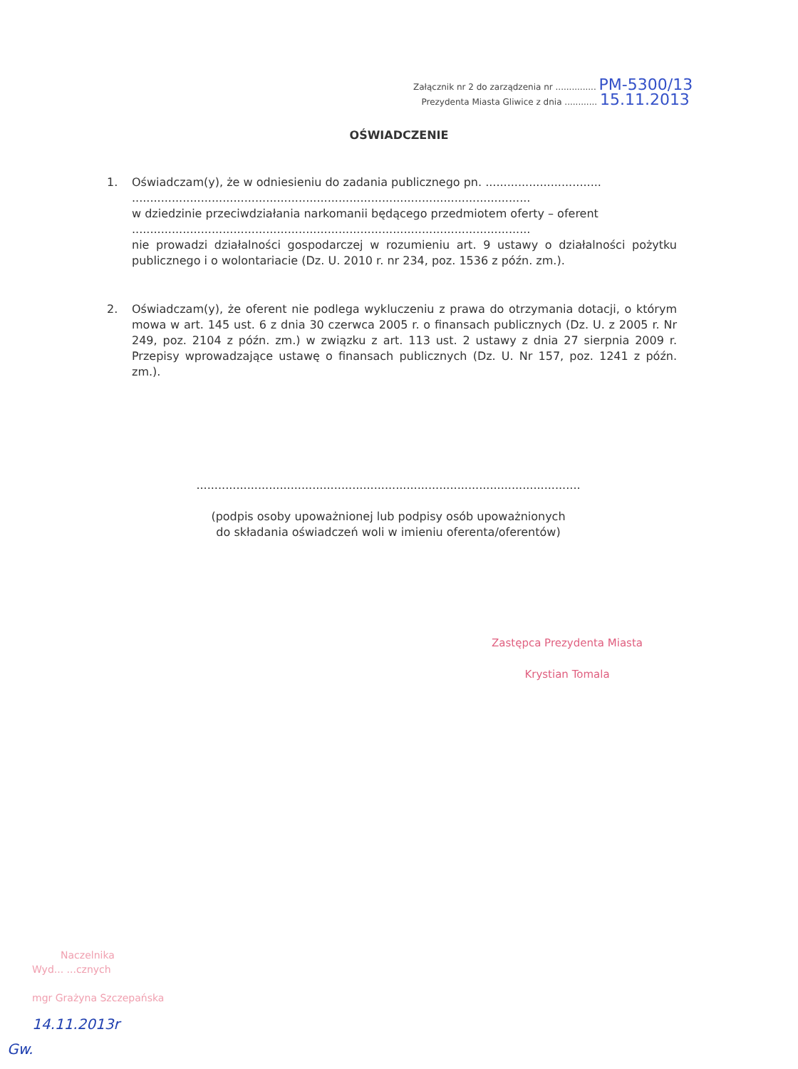Załącznik nr 2 do zarządzenia nr ............... PM-5300/13
Prezydenta Miasta Gliwice z dnia ............ 15.11.2013
OŚWIADCZENIE
1. Oświadczam(y), że w odniesieniu do zadania publicznego pn. ................................
..............................................................................................................
w dziedzinie przeciwdziałania narkomanii będącego przedmiotem oferty – oferent
..............................................................................................................
nie prowadzi działalności gospodarczej w rozumieniu art. 9 ustawy o działalności pożytku publicznego i o wolontariacie (Dz. U. 2010 r. nr 234, poz. 1536 z późn. zm.).
2. Oświadczam(y), że oferent nie podlega wykluczeniu z prawa do otrzymania dotacji, o którym mowa w art. 145 ust. 6 z dnia 30 czerwca 2005 r. o finansach publicznych (Dz. U. z 2005 r. Nr 249, poz. 2104 z późn. zm.) w związku z art. 113 ust. 2 ustawy z dnia 27 sierpnia 2009 r. Przepisy wprowadzające ustawę o finansach publicznych (Dz. U. Nr 157, poz. 1241 z późn. zm.).
..........................................................................................................
(podpis osoby upoważnionej lub podpisy osób upoważnionych
do składania oświadczeń woli w imieniu oferenta/oferentów)
Zastępca Prezydenta Miasta
Krystian Tomala
Naczelnika
Wyd... ...cznych
mgr Grażyna Szczepańska
14.11.2013r
Gw.